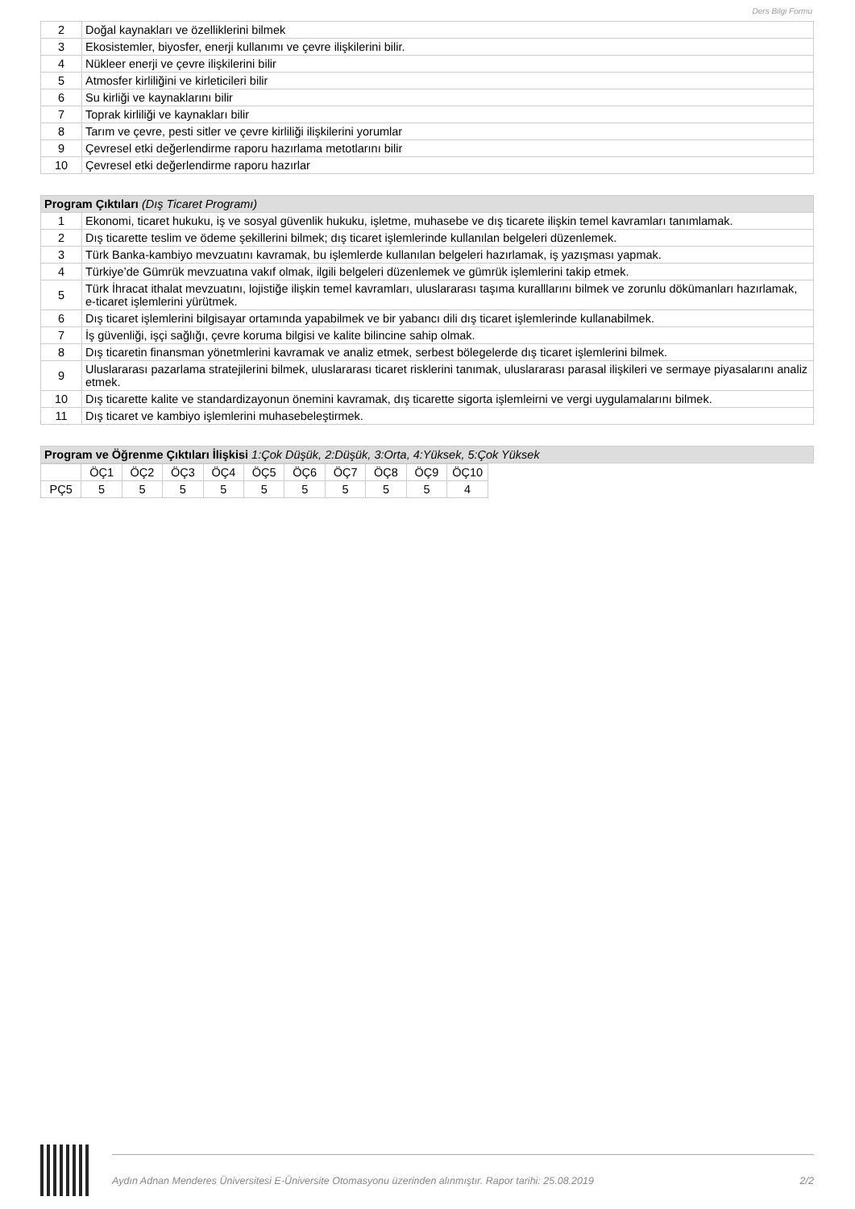Ders Bilgi Formu
| 2 | Doğal kaynakları ve özelliklerini bilmek |
| 3 | Ekosistemler, biyosfer, enerji kullanımı ve çevre ilişkilerini bilir. |
| 4 | Nükleer enerji ve çevre ilişkilerini bilir |
| 5 | Atmosfer kirliliğini ve kirleticileri bilir |
| 6 | Su kirliği ve kaynaklarını bilir |
| 7 | Toprak kirliliği ve kaynakları bilir |
| 8 | Tarım ve çevre, pesti sitler ve çevre kirliliği ilişkilerini yorumlar |
| 9 | Çevresel etki değerlendirme raporu hazırlama metotlarını bilir |
| 10 | Çevresel etki değerlendirme raporu hazırlar |
| Program Çıktıları (Dış Ticaret Programı) | |
| --- | --- |
| 1 | Ekonomi, ticaret hukuku, iş ve sosyal güvenlik hukuku, işletme, muhasebe ve dış ticarete ilişkin temel kavramları tanımlamak. |
| 2 | Dış ticarette teslim ve ödeme şekillerini bilmek; dış ticaret işlemlerinde kullanılan belgeleri düzenlemek. |
| 3 | Türk Banka-kambiyo mevzuatını kavramak, bu işlemlerde kullanılan belgeleri hazırlamak, iş yazışması yapmak. |
| 4 | Türkiye’de Gümrük mevzuatına vakıf olmak, ilgili belgeleri düzenlemek ve gümrük işlemlerini takip etmek. |
| 5 | Türk İhracat ithalat mevzuatını, lojistiğe ilişkin temel kavramları, uluslararası taşıma kuralllarını bilmek ve zorunlu dökümanları hazırlamak, e-ticaret işlemlerini yürütmek. |
| 6 | Dış ticaret işlemlerini bilgisayar ortamında yapabilmek ve bir yabancı dili dış ticaret işlemlerinde kullanabilmek. |
| 7 | İş güvenliği, işçi sağlığı, çevre koruma bilgisi ve kalite bilincine sahip olmak. |
| 8 | Dış ticaretin finansman yönetmlerini kavramak ve analiz etmek, serbest bölegelerde dış ticaret işlemlerini bilmek. |
| 9 | Uluslararası pazarlama stratejilerini bilmek, uluslararası ticaret risklerini tanımak, uluslararası parasal ilişkileri ve sermaye piyasalarını analiz etmek. |
| 10 | Dış ticarette kalite ve standardizayonun önemini kavramak, dış ticarette sigorta işlemleirni ve vergi uygulamalarını bilmek. |
| 11 | Dış ticaret ve kambiyo işlemlerini muhasebeleştirmek. |
| Program ve Öğrenme Çıktıları İlişkisi 1:Çok Düşük, 2:Düşük, 3:Orta, 4:Yüksek, 5:Çok Yüksek |
| --- |
| | ÖÇ1 | ÖÇ2 | ÖÇ3 | ÖÇ4 | ÖÇ5 | ÖÇ6 | ÖÇ7 | ÖÇ8 | ÖÇ9 | ÖÇ10 |
| PÇ5 | 5 | 5 | 5 | 5 | 5 | 5 | 5 | 5 | 5 | 4 |
Aydın Adnan Menderes Üniversitesi E-Üniversite Otomasyonu üzerinden alınmıştır. Rapor tarihi: 25.08.2019 2/2